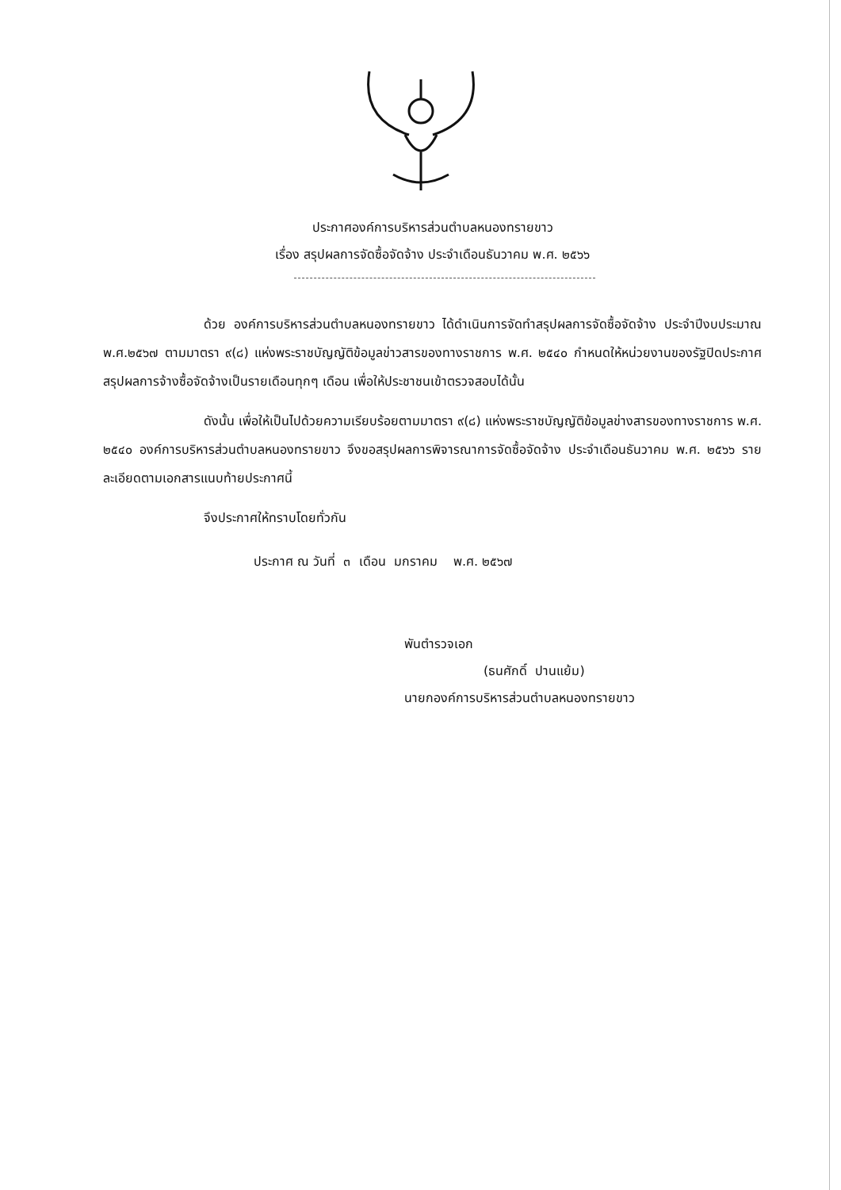ประกาศองค์การบริหารส่วนตำบลหนองทรายขาว
เรื่อง สรุปผลการจัดซื้อจัดจ้าง ประจำเดือนธันวาคม พ.ศ. ๒๕๖๖
ด้วย องค์การบริหารส่วนตำบลหนองทรายขาว ได้ดำเนินการจัดทำสรุปผลการจัดซื้อจัดจ้าง ประจำปีงบประมาณ พ.ศ.๒๕๖๗ ตามมาตรา ๙(๘) แห่งพระราชบัญญัติข้อมูลข่าวสารของทางราชการ พ.ศ. ๒๕๔๐ กำหนดให้หน่วยงานของรัฐปิดประกาศสรุปผลการจ้างซื้อจัดจ้างเป็นรายเดือนทุกๆ เดือน เพื่อให้ประชาชนเข้าตรวจสอบได้นั้น
ดังนั้น เพื่อให้เป็นไปด้วยความเรียบร้อยตามมาตรา ๙(๘) แห่งพระราชบัญญัติข้อมูลข่างสารของทางราชการ พ.ศ. ๒๕๔๐ องค์การบริหารส่วนตำบลหนองทรายขาว จึงขอสรุปผลการพิจารณาการจัดซื้อจัดจ้าง ประจำเดือนธันวาคม พ.ศ. ๒๕๖๖ รายละเอียดตามเอกสารแนบท้ายประกาศนี้
จึงประกาศให้ทราบโดยทั่วกัน
ประกาศ ณ วันที่ ๓ เดือน มกราคม พ.ศ. ๒๕๖๗
พันตำรวจเอก
(ธนศักดิ์ ปานแย้ม)
นายกองค์การบริหารส่วนตำบลหนองทรายขาว